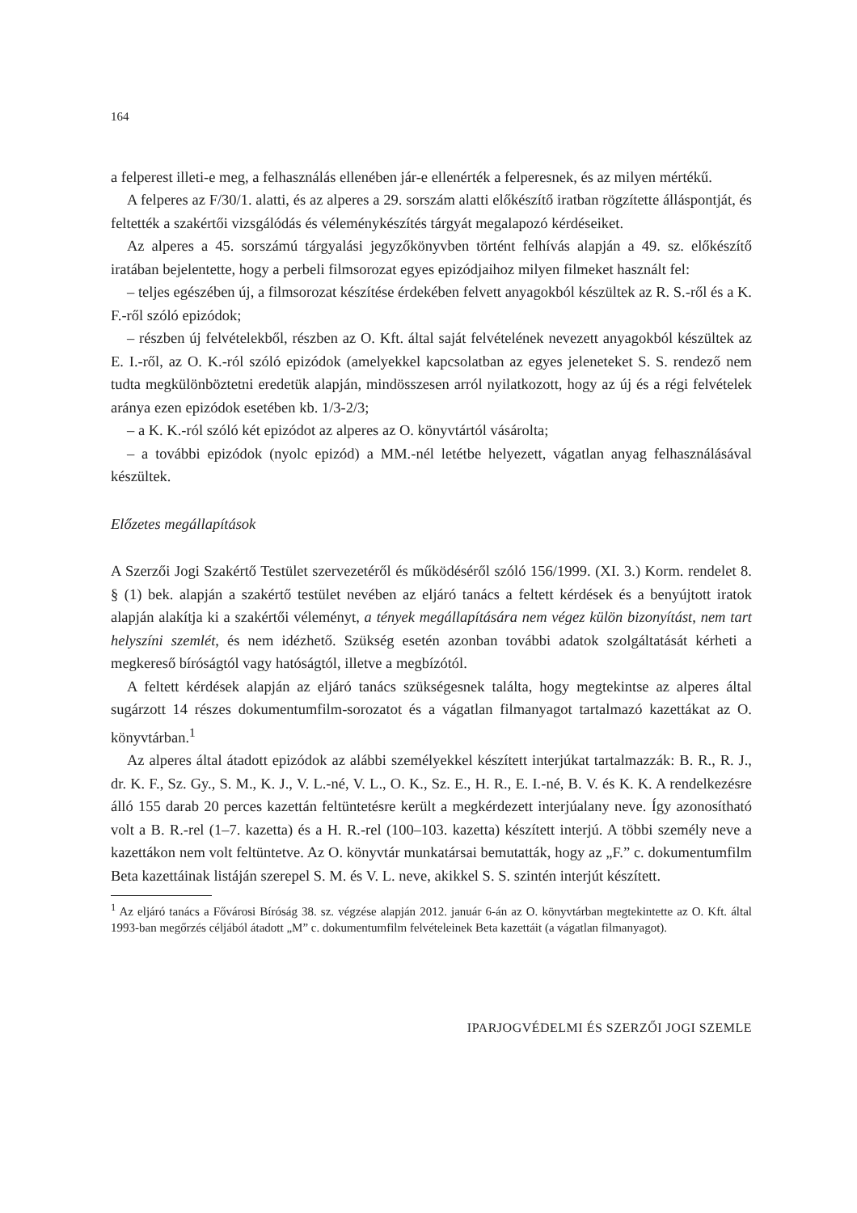164
a felperest illeti-e meg, a felhasználás ellenében jár-e ellenérték a felperesnek, és az milyen mértékű.
A felperes az F/30/1. alatti, és az alperes a 29. sorszám alatti előkészítő iratban rögzítette álláspontját, és feltették a szakértői vizsgálódás és véleménykészítés tárgyát megalapozó kérdéseiket.
Az alperes a 45. sorszámú tárgyalási jegyzőkönyvben történt felhívás alapján a 49. sz. előkészítő iratában bejelentette, hogy a perbeli filmsorozat egyes epizódjaihoz milyen filmeket használt fel:
– teljes egészében új, a filmsorozat készítése érdekében felvett anyagokból készültek az R. S.-ről és a K. F.-ről szóló epizódok;
– részben új felvételekből, részben az O. Kft. által saját felvételének nevezett anyagokból készültek az E. I.-ről, az O. K.-ról szóló epizódok (amelyekkel kapcsolatban az egyes jeleneteket S. S. rendező nem tudta megkülönböztetni eredetük alapján, mindösszesen arról nyilatkozott, hogy az új és a régi felvételek aránya ezen epizódok esetében kb. 1/3-2/3;
– a K. K.-ról szóló két epizódot az alperes az O. könyvtártól vásárolta;
– a további epizódok (nyolc epizód) a MM.-nél letétbe helyezett, vágatlan anyag felhasználásával készültek.
Előzetes megállapítások
A Szerzői Jogi Szakértő Testület szervezetéről és működéséről szóló 156/1999. (XI. 3.) Korm. rendelet 8. § (1) bek. alapján a szakértő testület nevében az eljáró tanács a feltett kérdések és a benyújtott iratok alapján alakítja ki a szakértői véleményt, a tények megállapítására nem végez külön bizonyítást, nem tart helyszíni szemlét, és nem idézhető. Szükség esetén azonban további adatok szolgáltatását kérheti a megkereső bíróságtól vagy hatóságtól, illetve a megbízótól.
A feltett kérdések alapján az eljáró tanács szükségesnek találta, hogy megtekintse az alperes által sugárzott 14 részes dokumentumfilm-sorozatot és a vágatlan filmanyagot tartalmazó kazettákat az O. könyvtárban.<sup>1</sup>
Az alperes által átadott epizódok az alábbi személyekkel készített interjúkat tartalmazzák: B. R., R. J., dr. K. F., Sz. Gy., S. M., K. J., V. L.-né, V. L., O. K., Sz. E., H. R., E. I.-né, B. V. és K. K. A rendelkezésre álló 155 darab 20 perces kazettán feltüntetésre került a megkérdezett interjúalany neve. Így azonosítható volt a B. R.-rel (1–7. kazetta) és a H. R.-rel (100–103. kazetta) készített interjú. A többi személy neve a kazettákon nem volt feltüntetve. Az O. könyvtár munkatársai bemutatták, hogy az „F.” c. dokumentumfilm Beta kazettáinak listáján szerepel S. M. és V. L. neve, akikkel S. S. szintén interjút készített.
<sup>1</sup> Az eljáró tanács a Fővárosi Bíróság 38. sz. végzése alapján 2012. január 6-án az O. könyvtárban megtekintette az O. Kft. által 1993-ban megőrzés céljából átadott „M” c. dokumentumfilm felvételeinek Beta kazettáit (a vágatlan filmanyagot).
IPARJOGVÉDELMI ÉS SZERZŐI JOGI SZEMLE